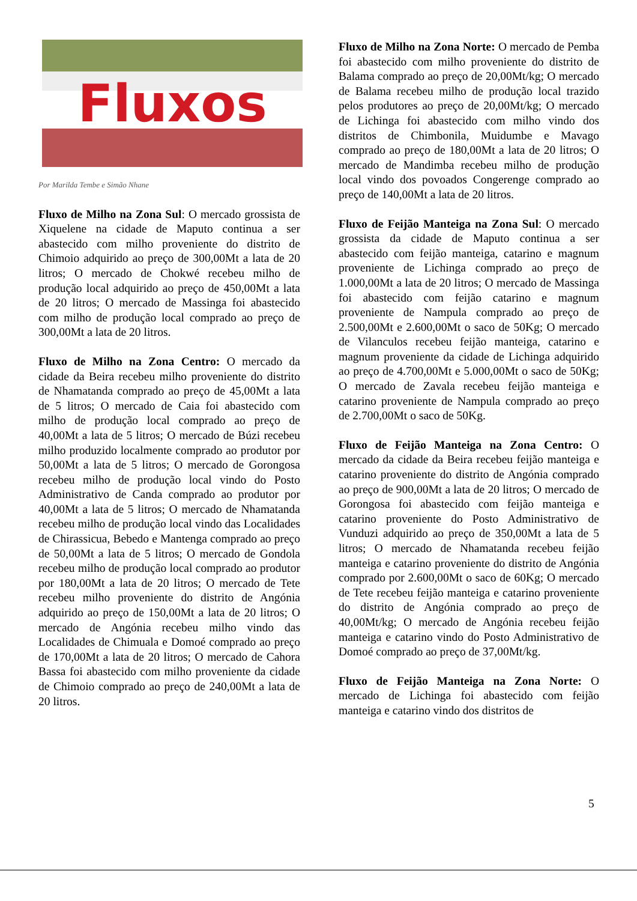Fluxos
Por Marilda Tembe e Simão Nhane
Fluxo de Milho na Zona Sul: O mercado grossista de Xiquelene na cidade de Maputo continua a ser abastecido com milho proveniente do distrito de Chimoio adquirido ao preço de 300,00Mt a lata de 20 litros; O mercado de Chokwé recebeu milho de produção local adquirido ao preço de 450,00Mt a lata de 20 litros; O mercado de Massinga foi abastecido com milho de produção local comprado ao preço de 300,00Mt a lata de 20 litros.
Fluxo de Milho na Zona Centro: O mercado da cidade da Beira recebeu milho proveniente do distrito de Nhamatanda comprado ao preço de 45,00Mt a lata de 5 litros; O mercado de Caia foi abastecido com milho de produção local comprado ao preço de 40,00Mt a lata de 5 litros; O mercado de Búzi recebeu milho produzido localmente comprado ao produtor por 50,00Mt a lata de 5 litros; O mercado de Gorongosa recebeu milho de produção local vindo do Posto Administrativo de Canda comprado ao produtor por 40,00Mt a lata de 5 litros; O mercado de Nhamatanda recebeu milho de produção local vindo das Localidades de Chirassicua, Bebedo e Mantenga comprado ao preço de 50,00Mt a lata de 5 litros; O mercado de Gondola recebeu milho de produção local comprado ao produtor por 180,00Mt a lata de 20 litros; O mercado de Tete recebeu milho proveniente do distrito de Angónia adquirido ao preço de 150,00Mt a lata de 20 litros; O mercado de Angónia recebeu milho vindo das Localidades de Chimuala e Domoé comprado ao preço de 170,00Mt a lata de 20 litros; O mercado de Cahora Bassa foi abastecido com milho proveniente da cidade de Chimoio comprado ao preço de 240,00Mt a lata de 20 litros.
Fluxo de Milho na Zona Norte: O mercado de Pemba foi abastecido com milho proveniente do distrito de Balama comprado ao preço de 20,00Mt/kg; O mercado de Balama recebeu milho de produção local trazido pelos produtores ao preço de 20,00Mt/kg; O mercado de Lichinga foi abastecido com milho vindo dos distritos de Chimbonila, Muidumbe e Mavago comprado ao preço de 180,00Mt a lata de 20 litros; O mercado de Mandimba recebeu milho de produção local vindo dos povoados Congerenge comprado ao preço de 140,00Mt a lata de 20 litros.
Fluxo de Feijão Manteiga na Zona Sul: O mercado grossista da cidade de Maputo continua a ser abastecido com feijão manteiga, catarino e magnum proveniente de Lichinga comprado ao preço de 1.000,00Mt a lata de 20 litros; O mercado de Massinga foi abastecido com feijão catarino e magnum proveniente de Nampula comprado ao preço de 2.500,00Mt e 2.600,00Mt o saco de 50Kg; O mercado de Vilanculos recebeu feijão manteiga, catarino e magnum proveniente da cidade de Lichinga adquirido ao preço de 4.700,00Mt e 5.000,00Mt o saco de 50Kg; O mercado de Zavala recebeu feijão manteiga e catarino proveniente de Nampula comprado ao preço de 2.700,00Mt o saco de 50Kg.
Fluxo de Feijão Manteiga na Zona Centro: O mercado da cidade da Beira recebeu feijão manteiga e catarino proveniente do distrito de Angónia comprado ao preço de 900,00Mt a lata de 20 litros; O mercado de Gorongosa foi abastecido com feijão manteiga e catarino proveniente do Posto Administrativo de Vunduzi adquirido ao preço de 350,00Mt a lata de 5 litros; O mercado de Nhamatanda recebeu feijão manteiga e catarino proveniente do distrito de Angónia comprado por 2.600,00Mt o saco de 60Kg; O mercado de Tete recebeu feijão manteiga e catarino proveniente do distrito de Angónia comprado ao preço de 40,00Mt/kg; O mercado de Angónia recebeu feijão manteiga e catarino vindo do Posto Administrativo de Domoé comprado ao preço de 37,00Mt/kg.
Fluxo de Feijão Manteiga na Zona Norte: O mercado de Lichinga foi abastecido com feijão manteiga e catarino vindo dos distritos de
5